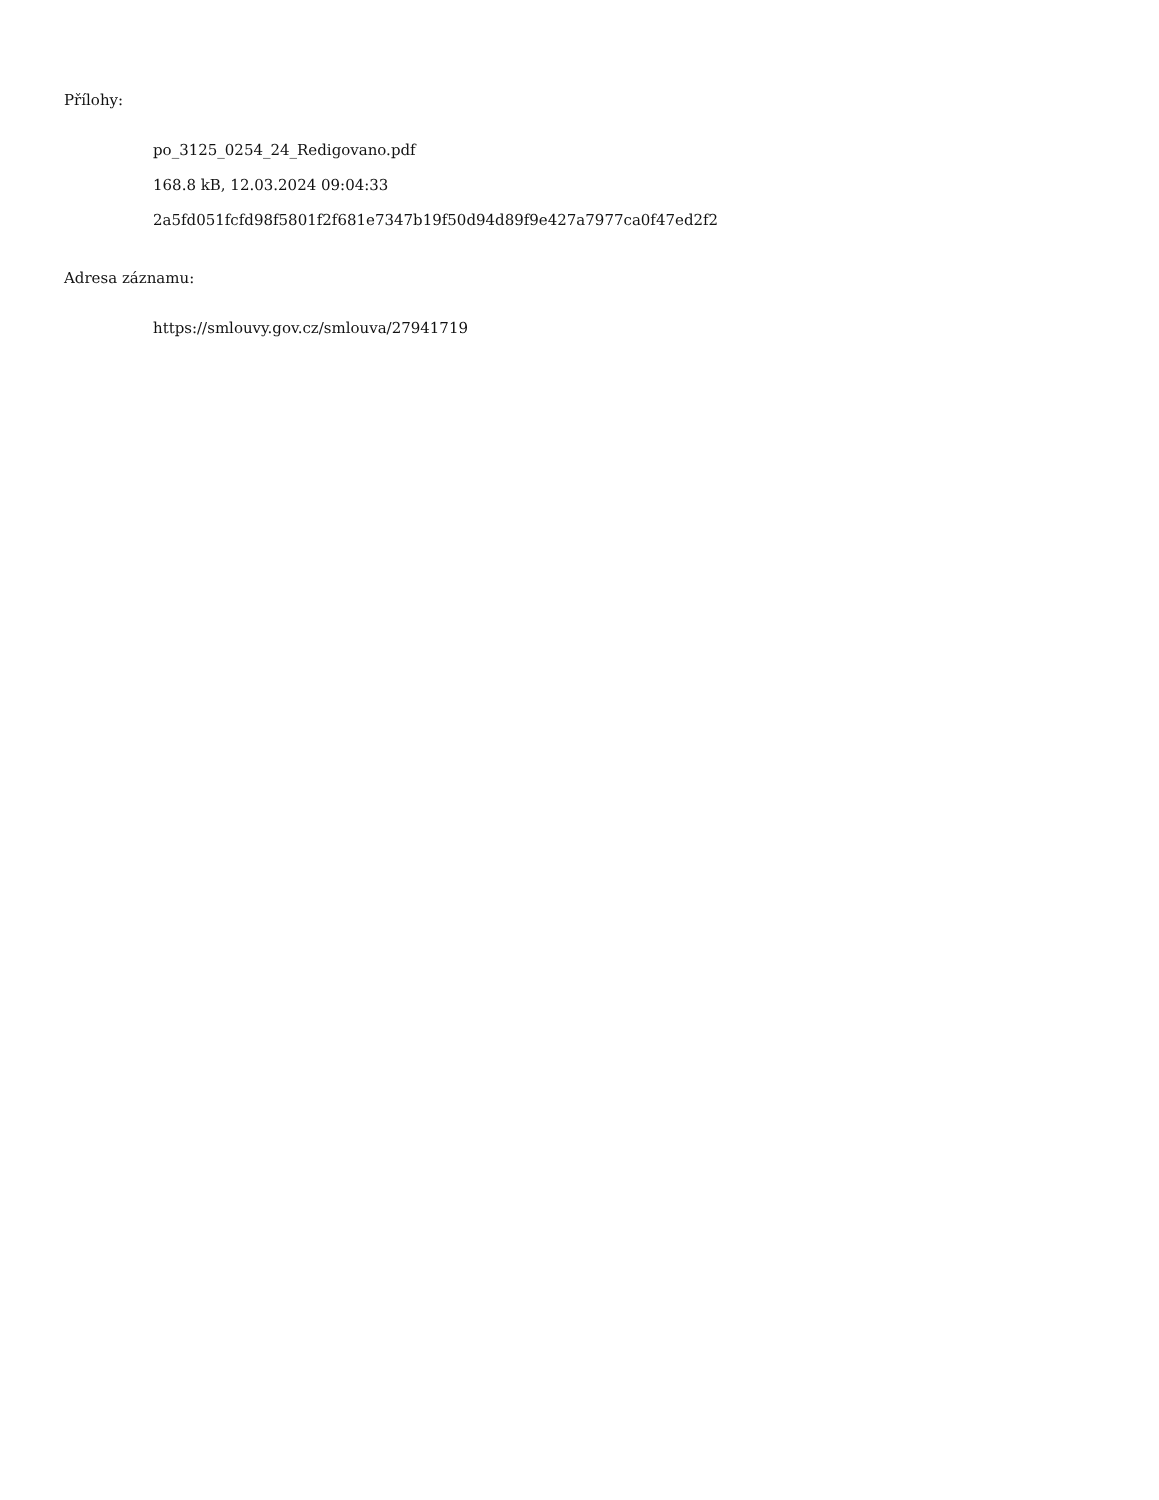Přílohy:
po_3125_0254_24_Redigovano.pdf
168.8 kB, 12.03.2024 09:04:33
2a5fd051fcfd98f5801f2f681e7347b19f50d94d89f9e427a7977ca0f47ed2f2
Adresa záznamu:
https://smlouvy.gov.cz/smlouva/27941719